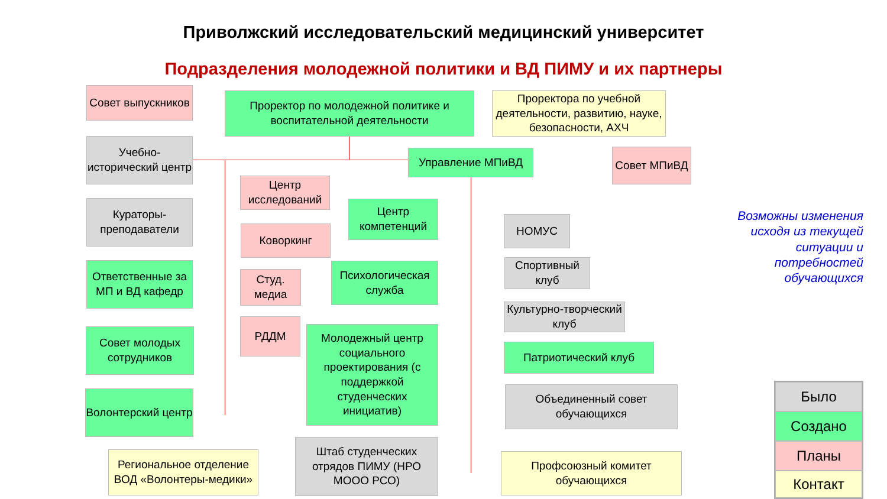Приволжский исследовательский медицинский университет
Подразделения молодежной политики и ВД ПИМУ и их партнеры
Совет выпускников
Проректор по молодежной политике и воспитательной деятельности
Проректора по учебной деятельности, развитию, науке, безопасности, АХЧ
Учебно-исторический центр
Управление МПиВД Совет МПиВД
Центр исследований
Кураторы-преподаватели
Центр компетенций
НОМУС
Коворкинг
Ответственные за МП и ВД кафедр
Спортивный клуб
Студ. медиа
Психологическая служба
Культурно-творческий клуб
Совет молодых сотрудников
РДДМ
Молодежный центр социального проектирования (с поддержкой студенческих инициатив)
Патриотический клуб
Объединенный совет обучающихся
Волонтерский центр
Штаб студенческих отрядов ПИМУ (НРО МООО РСО)
Региональное отделение ВОД «Волонтеры-медики»
Профсоюзный комитет обучающихся
Возможны изменения исходя из текущей ситуации и потребностей обучающихся
Было
Создано
Планы
Контакт